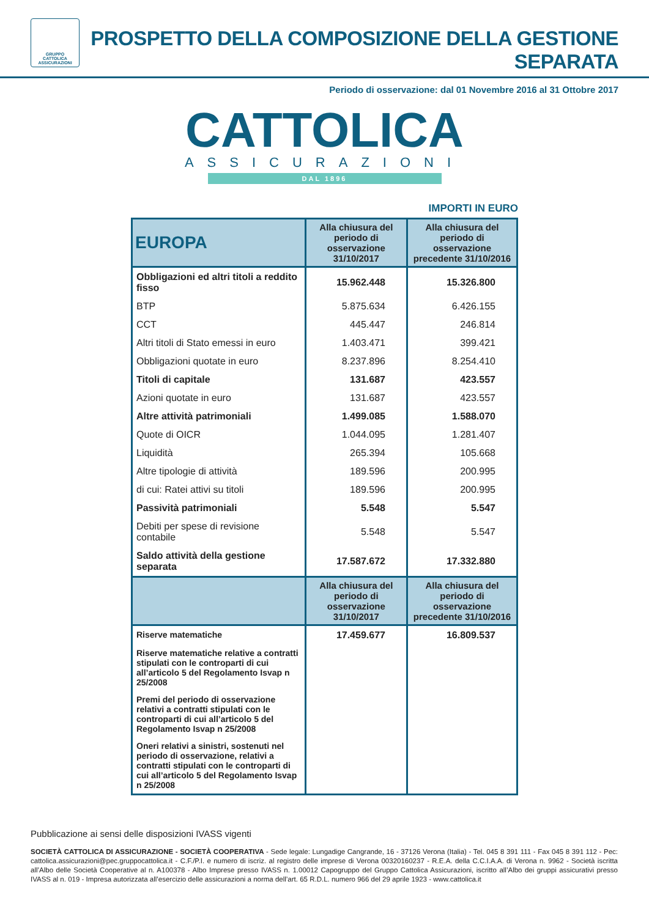GRUPPO
CATTOLICA
ASSICURAZIONI
PROSPETTO DELLA COMPOSIZIONE DELLA GESTIONE SEPARATA
Periodo di osservazione: dal 01 Novembre 2016 al 31 Ottobre 2017
CATTOLICA
ASSICURAZIONI
DAL 1896
IMPORTI IN EURO
| EUROPA | Alla chiusura del periodo di osservazione 31/10/2017 | Alla chiusura del periodo di osservazione precedente 31/10/2016 |
| --- | --- | --- |
| Obbligazioni ed altri titoli a reddito fisso | 15.962.448 | 15.326.800 |
| BTP | 5.875.634 | 6.426.155 |
| CCT | 445.447 | 246.814 |
| Altri titoli di Stato emessi in euro | 1.403.471 | 399.421 |
| Obbligazioni quotate in euro | 8.237.896 | 8.254.410 |
| Titoli di capitale | 131.687 | 423.557 |
| Azioni quotate in euro | 131.687 | 423.557 |
| Altre attività patrimoniali | 1.499.085 | 1.588.070 |
| Quote di OICR | 1.044.095 | 1.281.407 |
| Liquidità | 265.394 | 105.668 |
| Altre tipologie di attività | 189.596 | 200.995 |
| di cui: Ratei attivi su titoli | 189.596 | 200.995 |
| Passività patrimoniali | 5.548 | 5.547 |
| Debiti per spese di revisione contabile | 5.548 | 5.547 |
| Saldo attività della gestione separata | 17.587.672 | 17.332.880 |
| | Alla chiusura del periodo di osservazione 31/10/2017 | Alla chiusura del periodo di osservazione precedente 31/10/2016 |
| Riserve matematiche | 17.459.677 | 16.809.537 |
| Riserve matematiche relative a contratti stipulati con le controparti di cui all’articolo 5 del Regolamento Isvap n 25/2008 | | |
| Premi del periodo di osservazione relativi a contratti stipulati con le controparti di cui all’articolo 5 del Regolamento Isvap n 25/2008 | | |
| Oneri relativi a sinistri, sostenuti nel periodo di osservazione, relativi a contratti stipulati con le controparti di cui all’articolo 5 del Regolamento Isvap n 25/2008 | | |
Pubblicazione ai sensi delle disposizioni IVASS vigenti
SOCIETÀ CATTOLICA DI ASSICURAZIONE - SOCIETÀ COOPERATIVA - Sede legale: Lungadige Cangrande, 16 - 37126 Verona (Italia) - Tel. 045 8 391 111 - Fax 045 8 391 112 - Pec: cattolica.assicurazioni@pec.gruppocattolica.it - C.F./P.I. e numero di iscriz. al registro delle imprese di Verona 00320160237 - R.E.A. della C.C.I.A.A. di Verona n. 9962 - Società iscritta all’Albo delle Società Cooperative al n. A100378 - Albo Imprese presso IVASS n. 1.00012 Capogruppo del Gruppo Cattolica Assicurazioni, iscritto all’Albo dei gruppi assicurativi presso IVASS al n. 019 - Impresa autorizzata all’esercizio delle assicurazioni a norma dell’art. 65 R.D.L. numero 966 del 29 aprile 1923 - www.cattolica.it